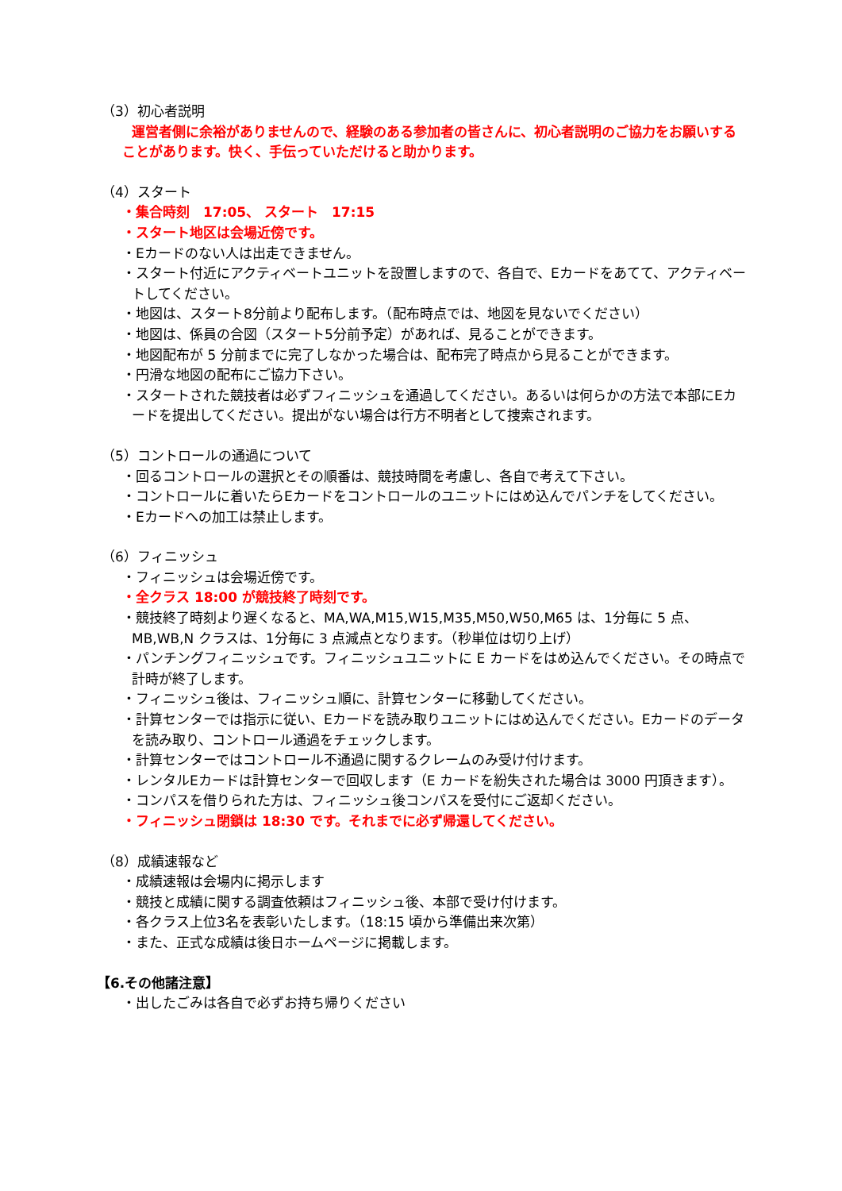（3）初心者説明
運営者側に余裕がありませんので、経験のある参加者の皆さんに、初心者説明のご協力をお願いすることがあります。快く、手伝っていただけると助かります。
（4）スタート
・集合時刻　17:05、 スタート　17:15
・スタート地区は会場近傍です。
・Eカードのない人は出走できません。
・スタート付近にアクティベートユニットを設置しますので、各自で、Eカードをあてて、アクティベートしてください。
・地図は、スタート8分前より配布します。（配布時点では、地図を見ないでください）
・地図は、係員の合図（スタート5分前予定）があれば、見ることができます。
・地図配布が 5 分前までに完了しなかった場合は、配布完了時点から見ることができます。
・円滑な地図の配布にご協力下さい。
・スタートされた競技者は必ずフィニッシュを通過してください。あるいは何らかの方法で本部にEカードを提出してください。提出がない場合は行方不明者として捜索されます。
（5）コントロールの通過について
・回るコントロールの選択とその順番は、競技時間を考慮し、各自で考えて下さい。
・コントロールに着いたらEカードをコントロールのユニットにはめ込んでパンチをしてください。
・Eカードへの加工は禁止します。
（6）フィニッシュ
・フィニッシュは会場近傍です。
・全クラス 18:00 が競技終了時刻です。
・競技終了時刻より遅くなると、MA,WA,M15,W15,M35,M50,W50,M65 は、1分毎に 5 点、MB,WB,N クラスは、1分毎に 3 点減点となります。（秒単位は切り上げ）
・パンチングフィニッシュです。フィニッシュユニットに E カードをはめ込んでください。その時点で計時が終了します。
・フィニッシュ後は、フィニッシュ順に、計算センターに移動してください。
・計算センターでは指示に従い、Eカードを読み取りユニットにはめ込んでください。Eカードのデータを読み取り、コントロール通過をチェックします。
・計算センターではコントロール不通過に関するクレームのみ受け付けます。
・レンタルEカードは計算センターで回収します（E カードを紛失された場合は 3000 円頂きます）。
・コンパスを借りられた方は、フィニッシュ後コンパスを受付にご返却ください。
・フィニッシュ閉鎖は 18:30 です。それまでに必ず帰還してください。
（8）成績速報など
・成績速報は会場内に掲示します
・競技と成績に関する調査依頼はフィニッシュ後、本部で受け付けます。
・各クラス上位3名を表彰いたします。（18:15 頃から準備出来次第）
・また、正式な成績は後日ホームページに掲載します。
【6.その他諸注意】
・出したごみは各自で必ずお持ち帰りください